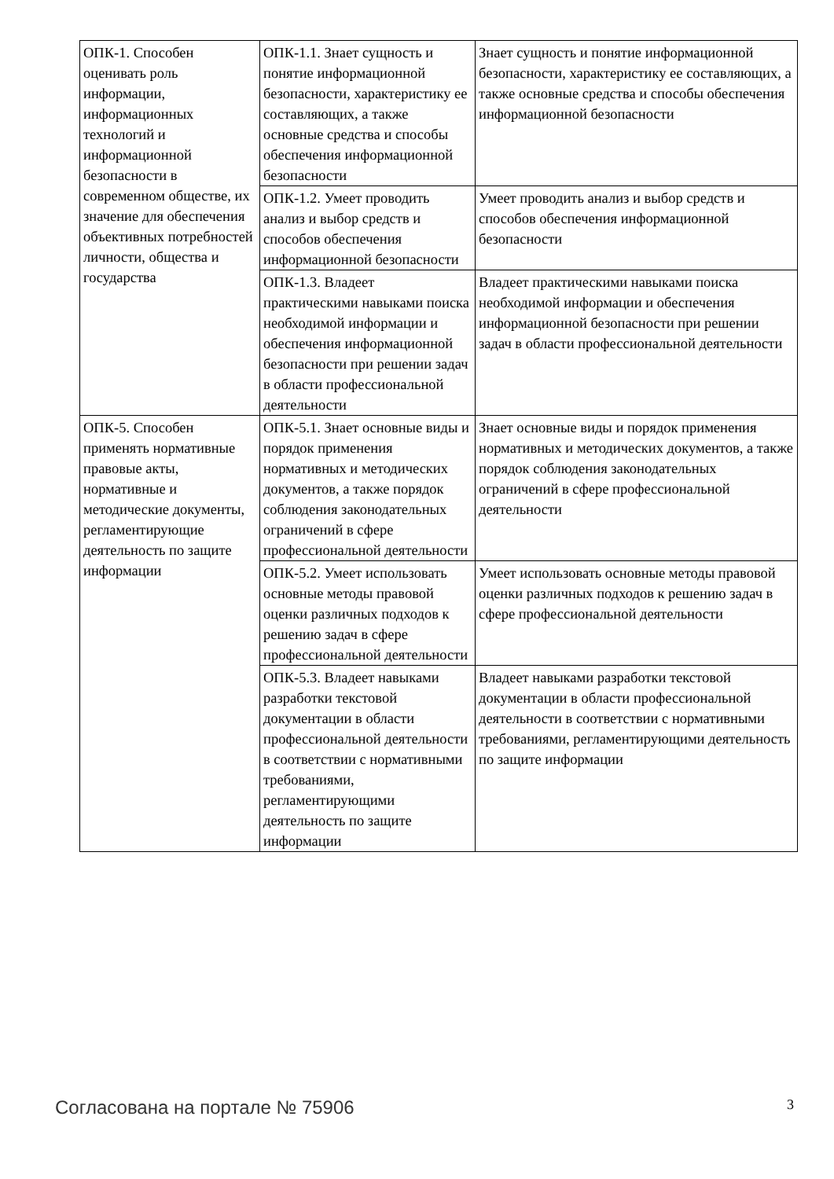| ОПК-1. Способен оценивать роль информации, информационных технологий и информационной безопасности в современном обществе, их значение для обеспечения объективных потребностей личности, общества и государства | ОПК-1.1. Знает сущность и понятие информационной безопасности, характеристику ее составляющих, а также основные средства и способы обеспечения информационной безопасности | Знает сущность и понятие информационной безопасности, характеристику ее составляющих, а также основные средства и способы обеспечения информационной безопасности |
| | ОПК-1.2. Умеет проводить анализ и выбор средств и способов обеспечения информационной безопасности | Умеет проводить анализ и выбор средств и способов обеспечения информационной безопасности |
| | ОПК-1.3. Владеет практическими навыками поиска необходимой информации и обеспечения информационной безопасности при решении задач в области профессиональной деятельности | Владеет практическими навыками поиска необходимой информации и обеспечения информационной безопасности при решении задач в области профессиональной деятельности |
| ОПК-5. Способен применять нормативные правовые акты, нормативные и методические документы, регламентирующие деятельность по защите информации | ОПК-5.1. Знает основные виды и порядок применения нормативных и методических документов, а также порядок соблюдения законодательных ограничений в сфере профессиональной деятельности | Знает основные виды и порядок применения нормативных и методических документов, а также порядок соблюдения законодательных ограничений в сфере профессиональной деятельности |
| | ОПК-5.2. Умеет использовать основные методы правовой оценки различных подходов к решению задач в сфере профессиональной деятельности | Умеет использовать основные методы правовой оценки различных подходов к решению задач в сфере профессиональной деятельности |
| | ОПК-5.3. Владеет навыками разработки текстовой документации в области профессиональной деятельности в соответствии с нормативными требованиями, регламентирующими деятельность по защите информации | Владеет навыками разработки текстовой документации в области профессиональной деятельности в соответствии с нормативными требованиями, регламентирующими деятельность по защите информации |
Согласована на портале № 75906 3